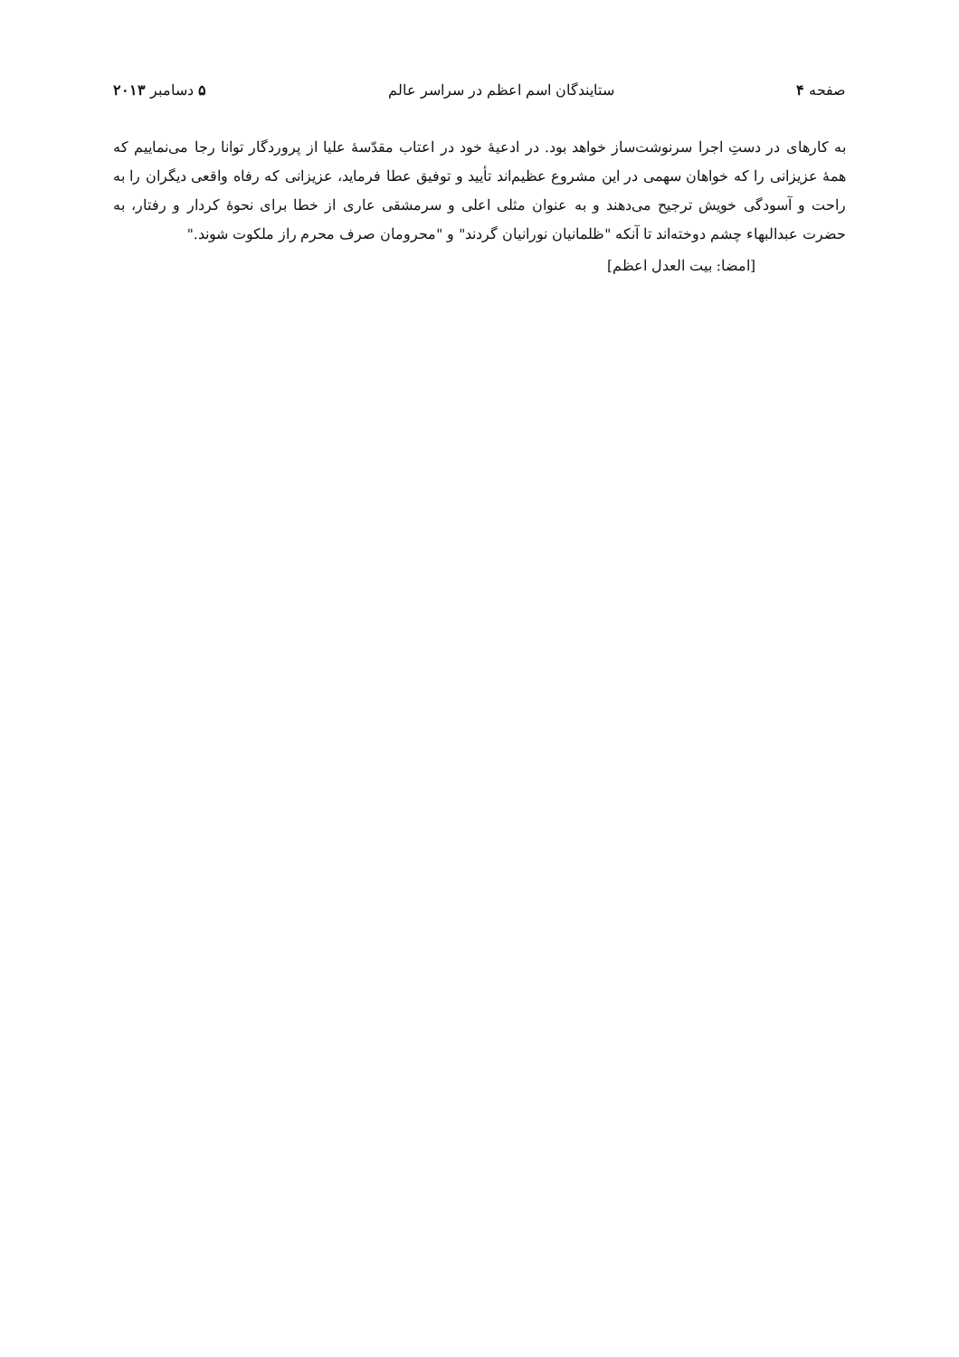صفحه ۴ ستایندگان اسم اعظم در سراسر عالم ۵ دسامبر ۲۰۱۳
به کارهای در دستِ اجرا سرنوشت‌ساز خواهد بود. در ادعیهٔ خود در اعتاب مقدّسهٔ علیا از پروردگار توانا رجا می‌نماییم که همهٔ عزیزانی را که خواهان سهمی در این مشروع عظیم‌اند تأیید و توفیق عطا فرماید، عزیزانی که رفاه واقعی دیگران را به راحت و آسودگی خویش ترجیح می‌دهند و به عنوان مثلی اعلی و سرمشقی عاری از خطا برای نحوهٔ کردار و رفتار، به حضرت عبدالبهاء چشم دوخته‌اند تا آنکه "ظلمانیان نورانیان گردند" و "محرومان صرف محرم راز ملکوت شوند."
[امضا: بیت العدل اعظم]